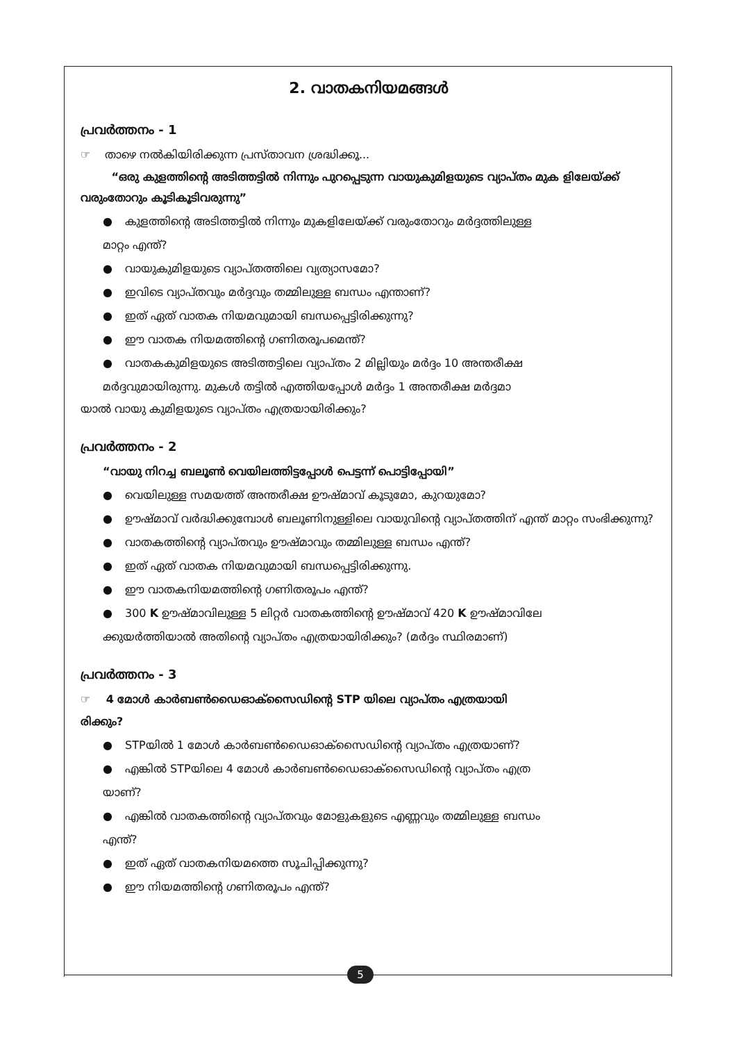2. വാതകനിയമങ്ങൾ
പ്രവർത്തനം - 1
☞ താഴെ നൽകിയിരിക്കുന്ന പ്രസ്താവന ശ്രദ്ധിക്കൂ...
“ഒരു കുളത്തിന്റെ അടിത്തട്ടിൽ നിന്നും പുറപ്പെടുന്ന വായുകുമിളയുടെ വ്യാപ്തം മുക ളിലേയ്ക്ക് വരുംതോറും കൂടികൂടിവരുന്നു”
● കുളത്തിന്റെ അടിത്തട്ടിൽ നിന്നും മുകളിലേയ്ക്ക് വരുംതോറും മർദ്ദത്തിലുള്ള
മാറ്റം എന്ത്?
● വായുകുമിളയുടെ വ്യാപ്തത്തിലെ വ്യത്യാസമോ?
● ഇവിടെ വ്യാപ്തവും മർദ്ദവും തമ്മിലുള്ള ബന്ധം എന്താണ്?
● ഇത് ഏത് വാതക നിയമവുമായി ബന്ധപ്പെട്ടിരിക്കുന്നു?
● ഈ വാതക നിയമത്തിന്റെ ഗണിതരൂപമെന്ത്?
● വാതകകുമിളയുടെ അടിത്തട്ടിലെ വ്യാപ്തം 2 മില്ലിയും മർദ്ദം 10 അന്തരീക്ഷ
മർദ്ദവുമായിരുന്നു. മുകൾ തട്ടിൽ എത്തിയപ്പോൾ മർദ്ദം 1 അന്തരീക്ഷ മർദ്ദമാ
യാൽ വായു കുമിളയുടെ വ്യാപ്തം എത്രയായിരിക്കും?
പ്രവർത്തനം - 2
“വായു നിറച്ച ബലൂൺ വെയിലത്തിട്ടപ്പോൾ പെട്ടന്ന് പൊട്ടിപ്പോയി”
● വെയിലുള്ള സമയത്ത് അന്തരീക്ഷ ഊഷ്മാവ് കൂടുമോ, കുറയുമോ?
● ഊഷ്മാവ് വർദ്ധിക്കുമ്പോൾ ബലൂണിനുള്ളിലെ വായുവിന്റെ വ്യാപ്തത്തിന് എന്ത് മാറ്റം സംഭിക്കുന്നു?
● വാതകത്തിന്റെ വ്യാപ്തവും ഊഷ്മാവും തമ്മിലുള്ള ബന്ധം എന്ത്?
● ഇത് ഏത് വാതക നിയമവുമായി ബന്ധപ്പെട്ടിരിക്കുന്നു.
● ഈ വാതകനിയമത്തിന്റെ ഗണിതരൂപം എന്ത്?
● 300 K ഊഷ്മാവിലുള്ള 5 ലിറ്റർ വാതകത്തിന്റെ ഊഷ്മാവ് 420 K ഊഷ്മാവിലേ
ക്കുയർത്തിയാൽ അതിന്റെ വ്യാപ്തം എത്രയായിരിക്കും? (മർദ്ദം സ്ഥിരമാണ്)
പ്രവർത്തനം - 3
☞ 4 മോൾ കാർബൺഡൈഓക്സൈഡിന്റെ STP യിലെ വ്യാപ്തം എത്രയായി
രിക്കും?
● STPയിൽ 1 മോൾ കാർബൺഡൈഓക്സൈഡിന്റെ വ്യാപ്തം എത്രയാണ്?
● എങ്കിൽ STPയിലെ 4 മോൾ കാർബൺഡൈഓക്സൈഡിന്റെ വ്യാപ്തം എത്ര
യാണ്?
● എങ്കിൽ വാതകത്തിന്റെ വ്യാപ്തവും മോളുകളുടെ എണ്ണവും തമ്മിലുള്ള ബന്ധം
എന്ത്?
● ഇത് ഏത് വാതകനിയമത്തെ സൂചിപ്പിക്കുന്നു?
● ഈ നിയമത്തിന്റെ ഗണിതരൂപം എന്ത്?
5